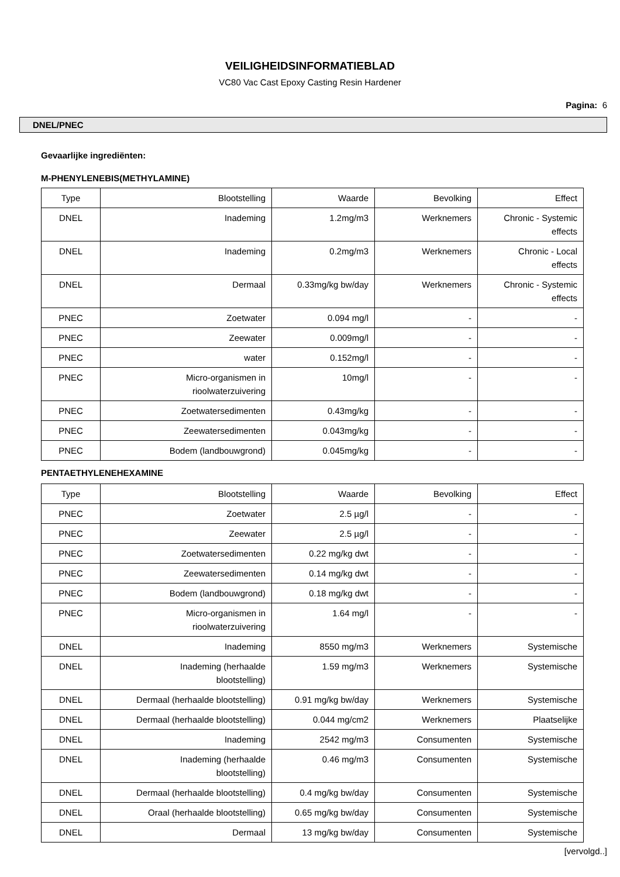VEILIGHEIDSINFORMATIEBLAD
VC80 Vac Cast Epoxy Casting Resin Hardener
Pagina: 6
DNEL/PNEC
Gevaarlijke ingrediënten:
M-PHENYLENEBIS(METHYLAMINE)
| Type | Blootstelling | Waarde | Bevolking | Effect |
| --- | --- | --- | --- | --- |
| DNEL | Inademing | 1.2mg/m3 | Werknemers | Chronic - Systemic effects |
| DNEL | Inademing | 0.2mg/m3 | Werknemers | Chronic - Local effects |
| DNEL | Dermaal | 0.33mg/kg bw/day | Werknemers | Chronic - Systemic effects |
| PNEC | Zoetwater | 0.094 mg/l | - | - |
| PNEC | Zeewater | 0.009mg/l | - | - |
| PNEC | water | 0.152mg/l | - | - |
| PNEC | Micro-organismen in rioolwaterzuivering | 10mg/l | - | - |
| PNEC | Zoetwatersedimenten | 0.43mg/kg | - | - |
| PNEC | Zeewatersedimenten | 0.043mg/kg | - | - |
| PNEC | Bodem (landbouwgrond) | 0.045mg/kg | - | - |
PENTAETHYLENEHEXAMINE
| Type | Blootstelling | Waarde | Bevolking | Effect |
| --- | --- | --- | --- | --- |
| PNEC | Zoetwater | 2.5 µg/l | - | - |
| PNEC | Zeewater | 2.5 µg/l | - | - |
| PNEC | Zoetwatersedimenten | 0.22 mg/kg dwt | - | - |
| PNEC | Zeewatersedimenten | 0.14 mg/kg dwt | - | - |
| PNEC | Bodem (landbouwgrond) | 0.18 mg/kg dwt | - | - |
| PNEC | Micro-organismen in rioolwaterzuivering | 1.64 mg/l | - | - |
| DNEL | Inademing | 8550 mg/m3 | Werknemers | Systemische |
| DNEL | Inademing (herhaalde blootstelling) | 1.59 mg/m3 | Werknemers | Systemische |
| DNEL | Dermaal (herhaalde blootstelling) | 0.91 mg/kg bw/day | Werknemers | Systemische |
| DNEL | Dermaal (herhaalde blootstelling) | 0.044 mg/cm2 | Werknemers | Plaatselijke |
| DNEL | Inademing | 2542 mg/m3 | Consumenten | Systemische |
| DNEL | Inademing (herhaalde blootstelling) | 0.46 mg/m3 | Consumenten | Systemische |
| DNEL | Dermaal (herhaalde blootstelling) | 0.4 mg/kg bw/day | Consumenten | Systemische |
| DNEL | Oraal (herhaalde blootstelling) | 0.65 mg/kg bw/day | Consumenten | Systemische |
| DNEL | Dermaal | 13 mg/kg bw/day | Consumenten | Systemische |
[vervolgd..]